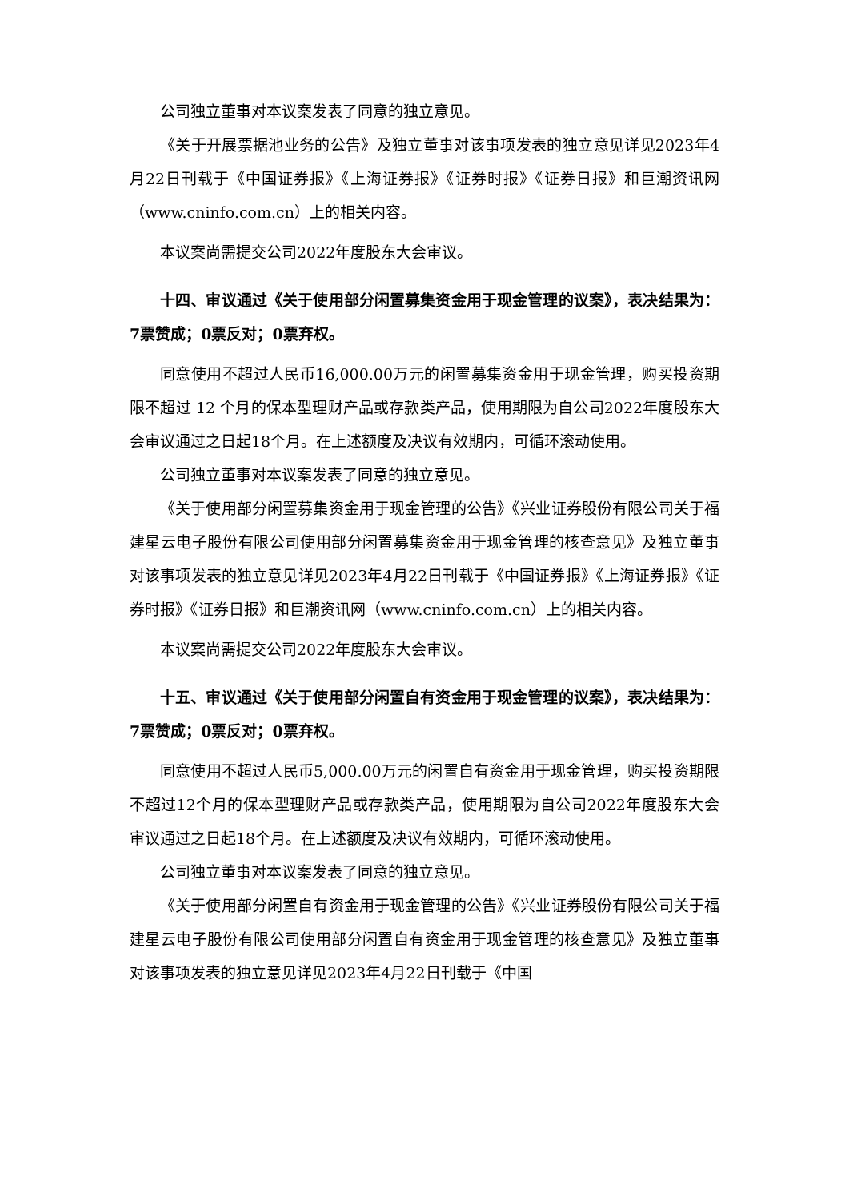公司独立董事对本议案发表了同意的独立意见。
《关于开展票据池业务的公告》及独立董事对该事项发表的独立意见详见2023年4月22日刊载于《中国证券报》《上海证券报》《证券时报》《证券日报》和巨潮资讯网（www.cninfo.com.cn）上的相关内容。
本议案尚需提交公司2022年度股东大会审议。
十四、审议通过《关于使用部分闲置募集资金用于现金管理的议案》，表决结果为：7票赞成；0票反对；0票弃权。
同意使用不超过人民币16,000.00万元的闲置募集资金用于现金管理，购买投资期限不超过 12 个月的保本型理财产品或存款类产品，使用期限为自公司2022年度股东大会审议通过之日起18个月。在上述额度及决议有效期内，可循环滚动使用。
公司独立董事对本议案发表了同意的独立意见。
《关于使用部分闲置募集资金用于现金管理的公告》《兴业证券股份有限公司关于福建星云电子股份有限公司使用部分闲置募集资金用于现金管理的核查意见》及独立董事对该事项发表的独立意见详见2023年4月22日刊载于《中国证券报》《上海证券报》《证券时报》《证券日报》和巨潮资讯网（www.cninfo.com.cn）上的相关内容。
本议案尚需提交公司2022年度股东大会审议。
十五、审议通过《关于使用部分闲置自有资金用于现金管理的议案》，表决结果为：7票赞成；0票反对；0票弃权。
同意使用不超过人民币5,000.00万元的闲置自有资金用于现金管理，购买投资期限不超过12个月的保本型理财产品或存款类产品，使用期限为自公司2022年度股东大会审议通过之日起18个月。在上述额度及决议有效期内，可循环滚动使用。
公司独立董事对本议案发表了同意的独立意见。
《关于使用部分闲置自有资金用于现金管理的公告》《兴业证券股份有限公司关于福建星云电子股份有限公司使用部分闲置自有资金用于现金管理的核查意见》及独立董事对该事项发表的独立意见详见2023年4月22日刊载于《中国